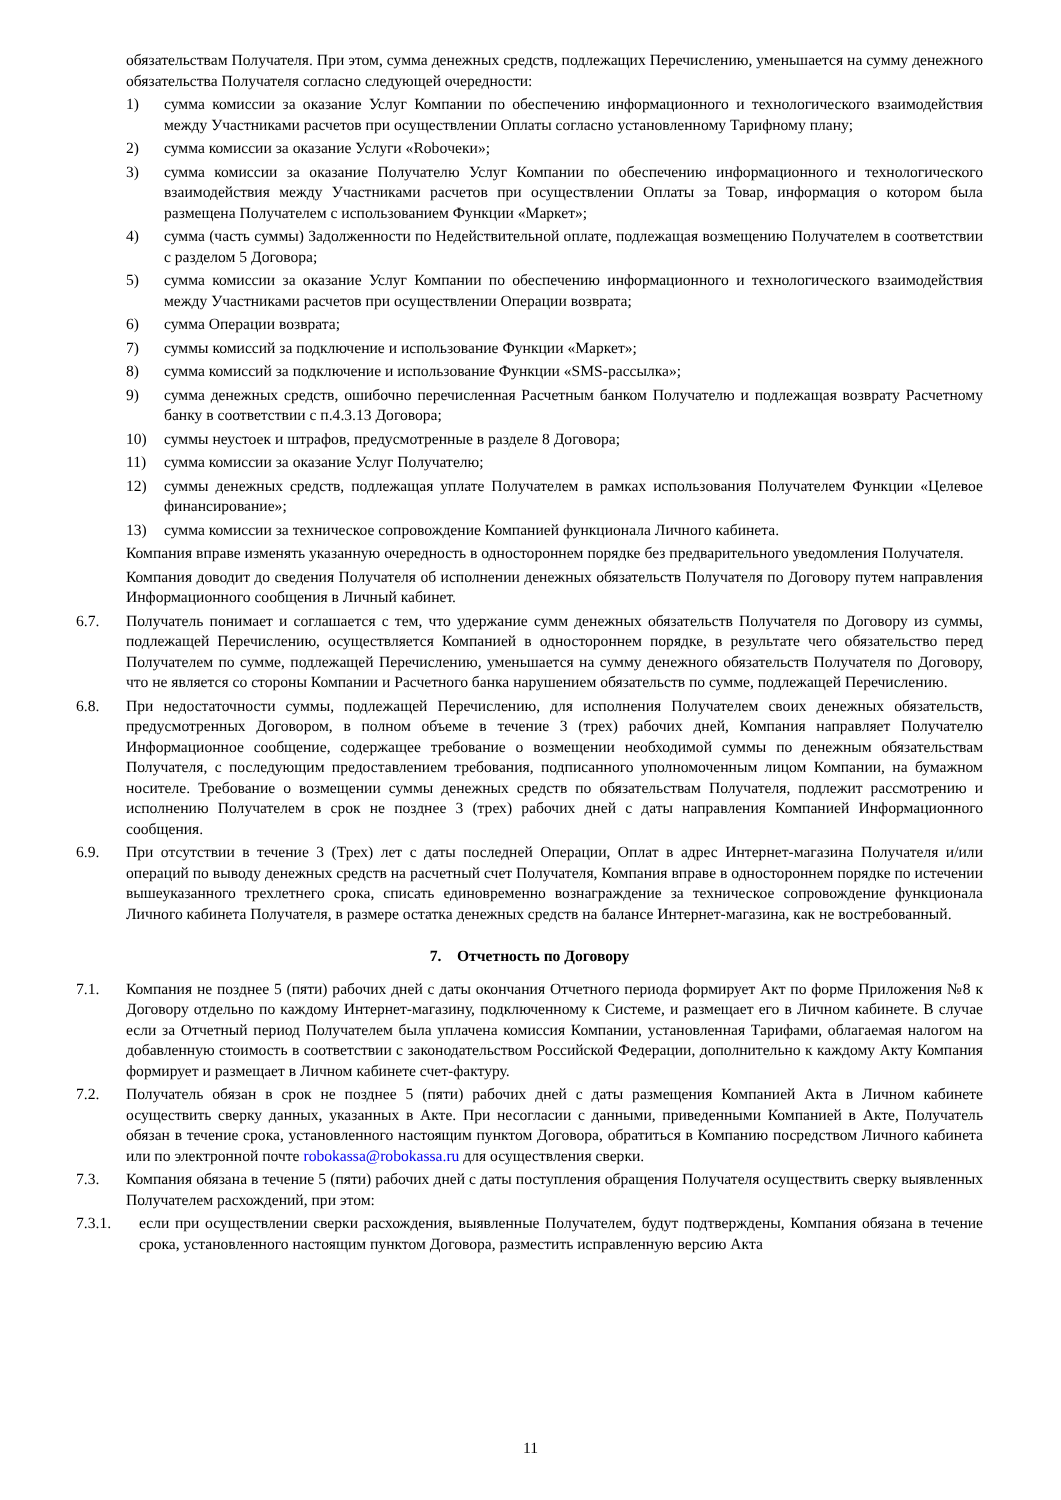обязательствам Получателя. При этом, сумма денежных средств, подлежащих Перечислению, уменьшается на сумму денежного обязательства Получателя согласно следующей очередности:
1) сумма комиссии за оказание Услуг Компании по обеспечению информационного и технологического взаимодействия между Участниками расчетов при осуществлении Оплаты согласно установленному Тарифному плану;
2) сумма комиссии за оказание Услуги «Roboчеки»;
3) сумма комиссии за оказание Получателю Услуг Компании по обеспечению информационного и технологического взаимодействия между Участниками расчетов при осуществлении Оплаты за Товар, информация о котором была размещена Получателем с использованием Функции «Маркет»;
4) сумма (часть суммы) Задолженности по Недействительной оплате, подлежащая возмещению Получателем в соответствии с разделом 5 Договора;
5) сумма комиссии за оказание Услуг Компании по обеспечению информационного и технологического взаимодействия между Участниками расчетов при осуществлении Операции возврата;
6) сумма Операции возврата;
7) суммы комиссий за подключение и использование Функции «Маркет»;
8) сумма комиссий за подключение и использование Функции «SMS-рассылка»;
9) сумма денежных средств, ошибочно перечисленная Расчетным банком Получателю и подлежащая возврату Расчетному банку в соответствии с п.4.3.13 Договора;
10) суммы неустоек и штрафов, предусмотренные в разделе 8 Договора;
11) сумма комиссии за оказание Услуг Получателю;
12) суммы денежных средств, подлежащая уплате Получателем в рамках использования Получателем Функции «Целевое финансирование»;
13) сумма комиссии за техническое сопровождение Компанией функционала Личного кабинета.
Компания вправе изменять указанную очередность в одностороннем порядке без предварительного уведомления Получателя.
Компания доводит до сведения Получателя об исполнении денежных обязательств Получателя по Договору путем направления Информационного сообщения в Личный кабинет.
6.7. Получатель понимает и соглашается с тем, что удержание сумм денежных обязательств Получателя по Договору из суммы, подлежащей Перечислению, осуществляется Компанией в одностороннем порядке, в результате чего обязательство перед Получателем по сумме, подлежащей Перечислению, уменьшается на сумму денежного обязательств Получателя по Договору, что не является со стороны Компании и Расчетного банка нарушением обязательств по сумме, подлежащей Перечислению.
6.8. При недостаточности суммы, подлежащей Перечислению, для исполнения Получателем своих денежных обязательств, предусмотренных Договором, в полном объеме в течение 3 (трех) рабочих дней, Компания направляет Получателю Информационное сообщение, содержащее требование о возмещении необходимой суммы по денежным обязательствам Получателя, с последующим предоставлением требования, подписанного уполномоченным лицом Компании, на бумажном носителе. Требование о возмещении суммы денежных средств по обязательствам Получателя, подлежит рассмотрению и исполнению Получателем в срок не позднее 3 (трех) рабочих дней с даты направления Компанией Информационного сообщения.
6.9. При отсутствии в течение 3 (Трех) лет с даты последней Операции, Оплат в адрес Интернет-магазина Получателя и/или операций по выводу денежных средств на расчетный счет Получателя, Компания вправе в одностороннем порядке по истечении вышеуказанного трехлетнего срока, списать единовременно вознаграждение за техническое сопровождение функционала Личного кабинета Получателя, в размере остатка денежных средств на балансе Интернет-магазина, как не востребованный.
7. Отчетность по Договору
7.1. Компания не позднее 5 (пяти) рабочих дней с даты окончания Отчетного периода формирует Акт по форме Приложения №8 к Договору отдельно по каждому Интернет-магазину, подключенному к Системе, и размещает его в Личном кабинете. В случае если за Отчетный период Получателем была уплачена комиссия Компании, установленная Тарифами, облагаемая налогом на добавленную стоимость в соответствии с законодательством Российской Федерации, дополнительно к каждому Акту Компания формирует и размещает в Личном кабинете счет-фактуру.
7.2. Получатель обязан в срок не позднее 5 (пяти) рабочих дней с даты размещения Компанией Акта в Личном кабинете осуществить сверку данных, указанных в Акте. При несогласии с данными, приведенными Компанией в Акте, Получатель обязан в течение срока, установленного настоящим пунктом Договора, обратиться в Компанию посредством Личного кабинета или по электронной почте robokassa@robokassa.ru для осуществления сверки.
7.3. Компания обязана в течение 5 (пяти) рабочих дней с даты поступления обращения Получателя осуществить сверку выявленных Получателем расхождений, при этом:
7.3.1. если при осуществлении сверки расхождения, выявленные Получателем, будут подтверждены, Компания обязана в течение срока, установленного настоящим пунктом Договора, разместить исправленную версию Акта
11